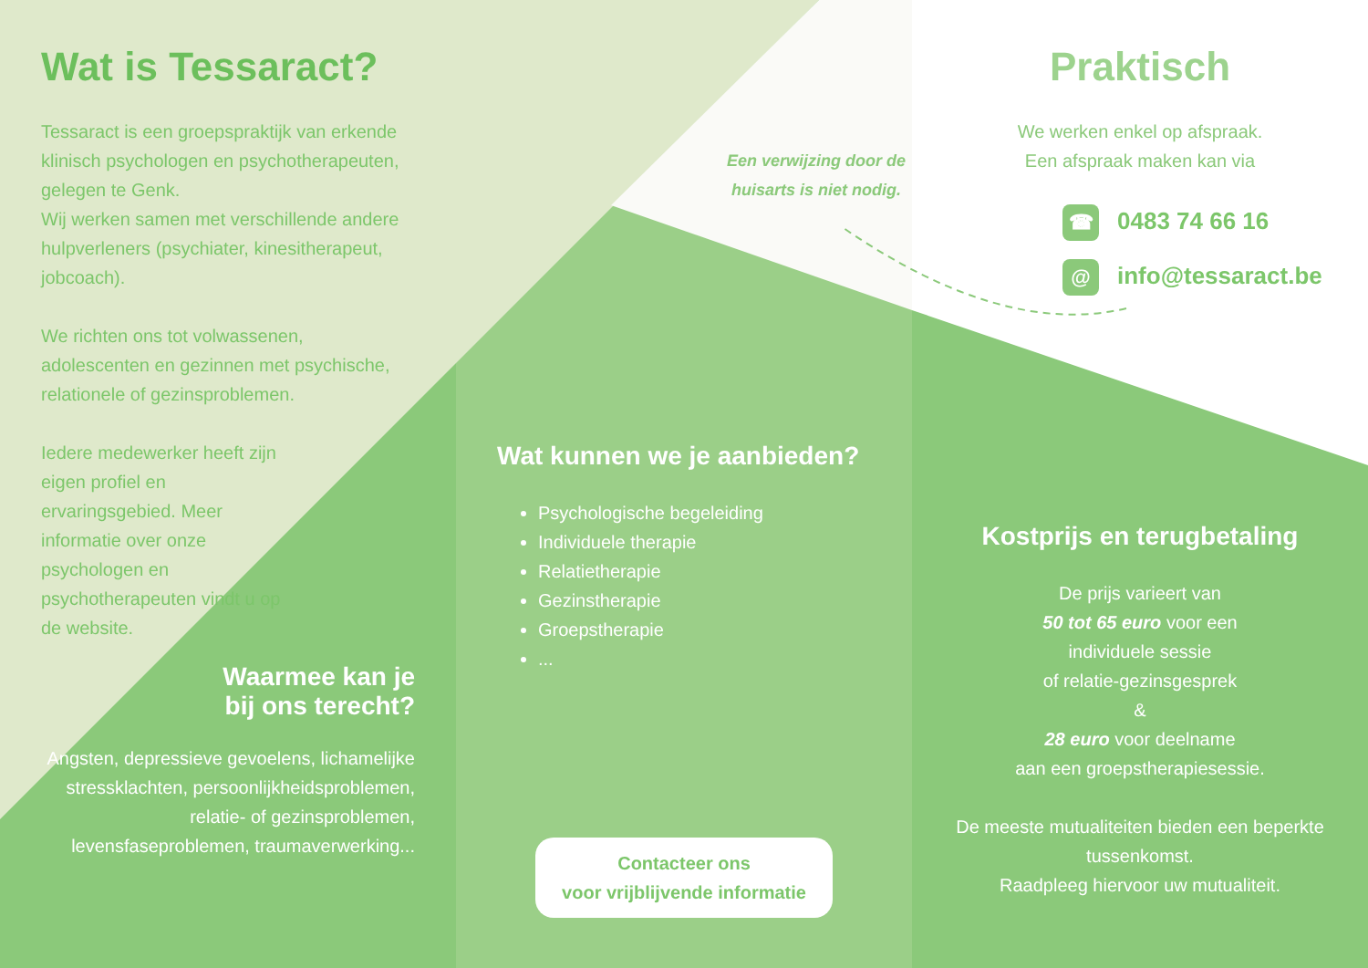Wat is Tessaract?
Tessaract is een groepspraktijk van erkende klinisch psychologen en psychotherapeuten, gelegen te Genk.
Wij werken samen met verschillende andere hulpverleners (psychiater, kinesitherapeut, jobcoach).
We richten ons tot volwassenen, adolescenten en gezinnen met psychische, relationele of gezinsproblemen.
Iedere medewerker heeft zijn eigen profiel en ervaringsgebied. Meer informatie over onze psychologen en psychotherapeuten vindt u op de website.
Waarmee kan je
bij ons terecht?
Angsten, depressieve gevoelens, lichamelijke stressklachten, persoonlijkheidsproblemen, relatie- of gezinsproblemen, levensfaseproblemen, traumaverwerking...
Een verwijzing door de huisarts is niet nodig.
Wat kunnen we je aanbieden?
Psychologische begeleiding
Individuele therapie
Relatietherapie
Gezinstherapie
Groepstherapie
...
Contacteer ons
voor vrijblijvende informatie
Praktisch
We werken enkel op afspraak.
Een afspraak maken kan via
☎ 0483 74 66 16
@ info@tessaract.be
Kostprijs en terugbetaling
De prijs varieert van
50 tot 65 euro voor een
individuele sessie
of relatie-gezinsgesprek
&
28 euro voor deelname
aan een groepstherapiesessie.
De meeste mutualiteiten bieden een beperkte tussenkomst.
Raadpleeg hiervoor uw mutualiteit.